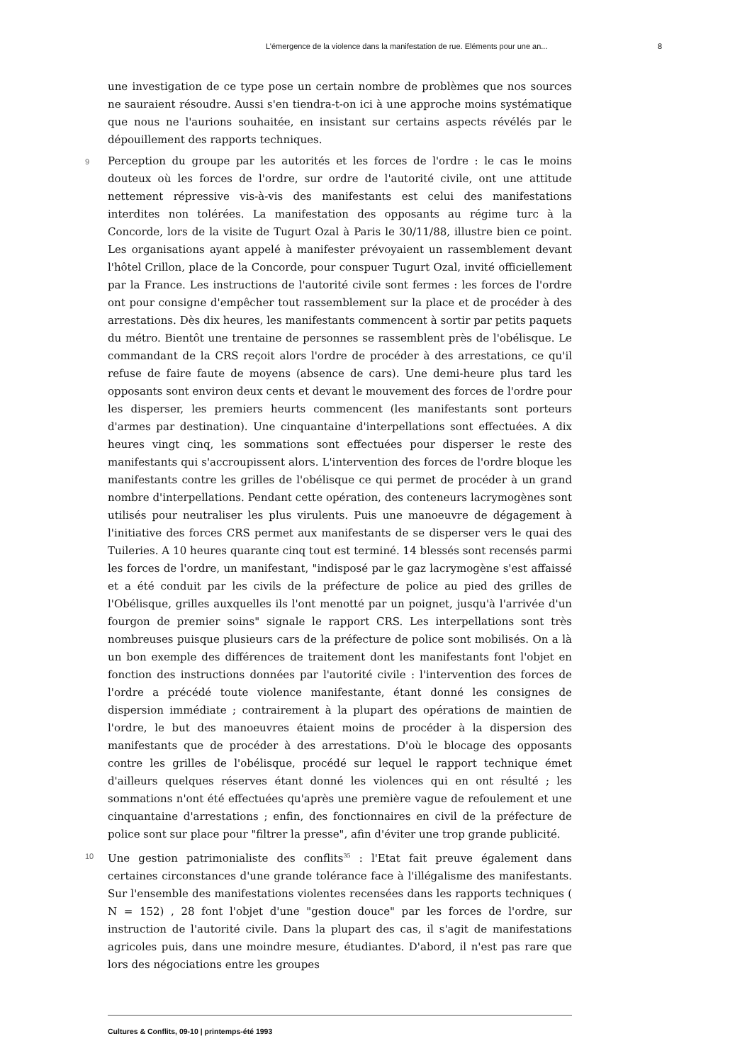L’émergence de la violence dans la manifestation de rue. Eléments pour une an... 8
une investigation de ce type pose un certain nombre de problèmes que nos sources ne sauraient résoudre. Aussi s'en tiendra-t-on ici à une approche moins systématique que nous ne l'aurions souhaitée, en insistant sur certains aspects révélés par le dépouillement des rapports techniques.
9 Perception du groupe par les autorités et les forces de l'ordre : le cas le moins douteux où les forces de l'ordre, sur ordre de l'autorité civile, ont une attitude nettement répressive vis-à-vis des manifestants est celui des manifestations interdites non tolérées. La manifestation des opposants au régime turc à la Concorde, lors de la visite de Tugurt Ozal à Paris le 30/11/88, illustre bien ce point. Les organisations ayant appelé à manifester prévoyaient un rassemblement devant l'hôtel Crillon, place de la Concorde, pour conspuer Tugurt Ozal, invité officiellement par la France. Les instructions de l'autorité civile sont fermes : les forces de l'ordre ont pour consigne d'empêcher tout rassemblement sur la place et de procéder à des arrestations. Dès dix heures, les manifestants commencent à sortir par petits paquets du métro. Bientôt une trentaine de personnes se rassemblent près de l'obélisque. Le commandant de la CRS reçoit alors l'ordre de procéder à des arrestations, ce qu'il refuse de faire faute de moyens (absence de cars). Une demi-heure plus tard les opposants sont environ deux cents et devant le mouvement des forces de l'ordre pour les disperser, les premiers heurts commencent (les manifestants sont porteurs d'armes par destination). Une cinquantaine d'interpellations sont effectuées. A dix heures vingt cinq, les sommations sont effectuées pour disperser le reste des manifestants qui s'accroupissent alors. L'intervention des forces de l'ordre bloque les manifestants contre les grilles de l'obélisque ce qui permet de procéder à un grand nombre d'interpellations. Pendant cette opération, des conteneurs lacrymogènes sont utilisés pour neutraliser les plus virulents. Puis une manoeuvre de dégagement à l'initiative des forces CRS permet aux manifestants de se disperser vers le quai des Tuileries. A 10 heures quarante cinq tout est terminé. 14 blessés sont recensés parmi les forces de l'ordre, un manifestant, "indisposé par le gaz lacrymogène s'est affaissé et a été conduit par les civils de la préfecture de police au pied des grilles de l'Obélisque, grilles auxquelles ils l'ont menotté par un poignet, jusqu'à l'arrivée d'un fourgon de premier soins" signale le rapport CRS. Les interpellations sont très nombreuses puisque plusieurs cars de la préfecture de police sont mobilisés. On a là un bon exemple des différences de traitement dont les manifestants font l'objet en fonction des instructions données par l'autorité civile : l'intervention des forces de l'ordre a précédé toute violence manifestante, étant donné les consignes de dispersion immédiate ; contrairement à la plupart des opérations de maintien de l'ordre, le but des manoeuvres étaient moins de procéder à la dispersion des manifestants que de procéder à des arrestations. D'où le blocage des opposants contre les grilles de l'obélisque, procédé sur lequel le rapport technique émet d'ailleurs quelques réserves étant donné les violences qui en ont résulté ; les sommations n'ont été effectuées qu'après une première vague de refoulement et une cinquantaine d'arrestations ; enfin, des fonctionnaires en civil de la préfecture de police sont sur place pour "filtrer la presse", afin d'éviter une trop grande publicité.
10 Une gestion patrimonialiste des conflits<sup>35</sup> : l'Etat fait preuve également dans certaines circonstances d'une grande tolérance face à l'illégalisme des manifestants. Sur l'ensemble des manifestations violentes recensées dans les rapports techniques ( N = 152) , 28 font l'objet d'une "gestion douce" par les forces de l'ordre, sur instruction de l'autorité civile. Dans la plupart des cas, il s'agit de manifestations agricoles puis, dans une moindre mesure, étudiantes. D'abord, il n'est pas rare que lors des négociations entre les groupes
Cultures & Conflits, 09-10 | printemps-été 1993